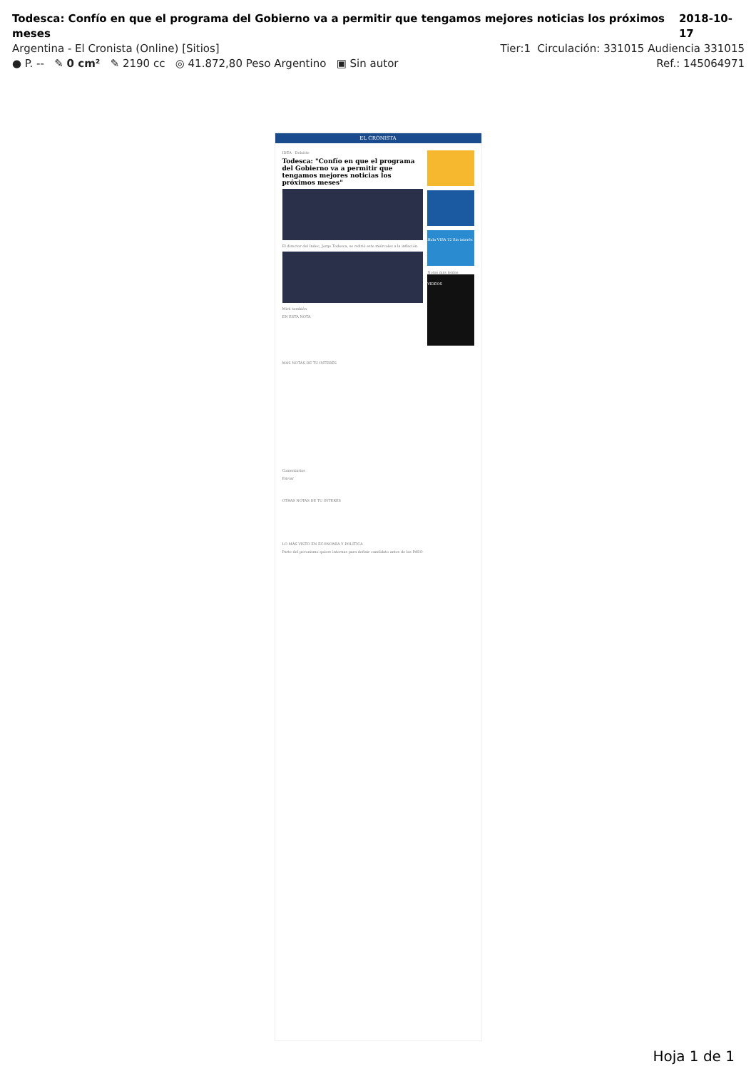Todesca: Confío en que el programa del Gobierno va a permitir que tengamos mejores noticias los próximos meses 2018-10-17
Argentina - El Cronista (Online) [Sitios] Tier:1 Circulación: 331015 Audiencia 331015
● P. -- ✎ 0 cm² ✎ 2190 cc ◎ 41.872,80 Peso Argentino ▣ Sin autor Ref.: 145064971
EL CRONISTA
IDEA · Deloitte
Todesca: "Confío en que el programa del Gobierno va a permitir que tengamos mejores noticias los próximos meses"
El director del Indec, Jorge Todesca, se refirió este miércoles a la inflación.
Mirá también
EN ESTA NOTA
Hola VISA 12 Sin interés
Notas más leídas
VIDEOS
MÁS NOTAS DE TU INTERÉS
Comentarios
Enviar
OTRAS NOTAS DE TU INTERÉS
LO MÁS VISTO EN ECONOMÍA Y POLÍTICA
Parte del peronismo quiere internas para definir candidato antes de las PASO
Hoja 1 de 1